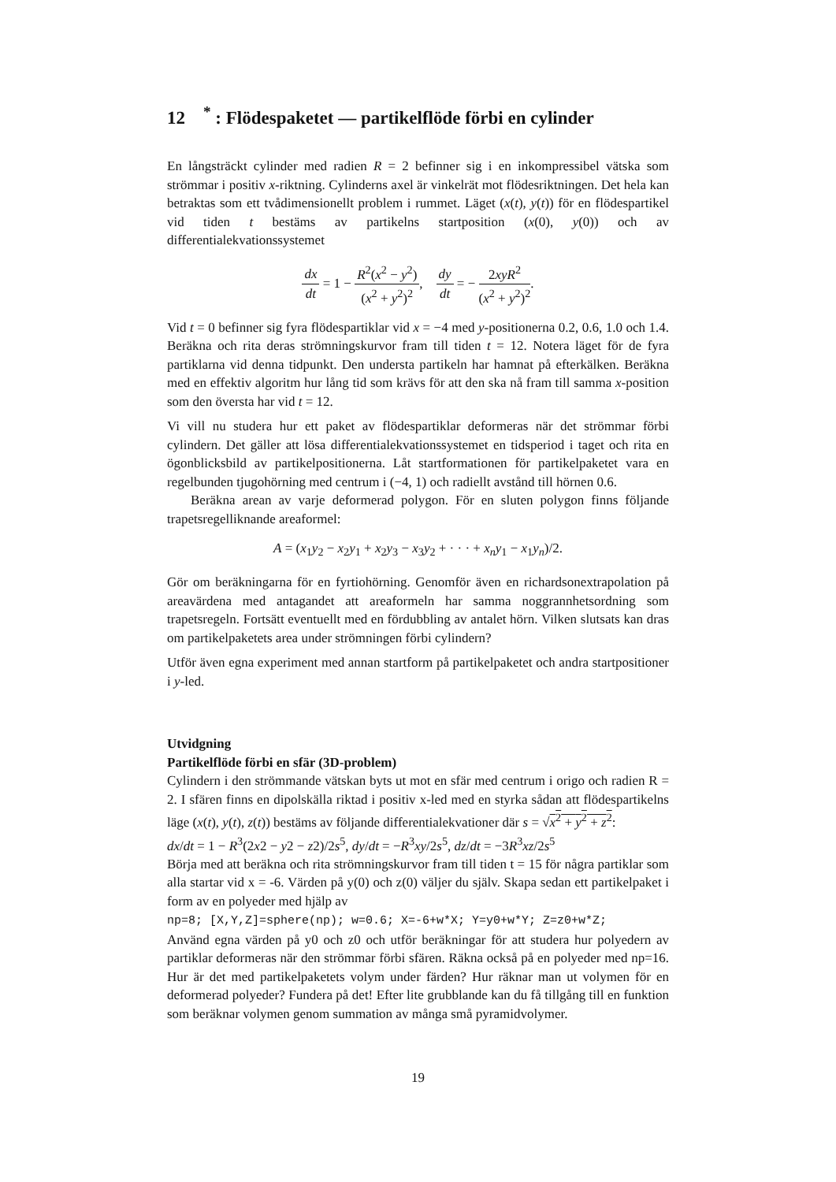12 <sup>*</sup> : Flödespaketet — partikelflöde förbi en cylinder
En långsträckt cylinder med radien R = 2 befinner sig i en inkompressibel vätska som strömmar i positiv x-riktning. Cylinderns axel är vinkelrät mot flödesriktningen. Det hela kan betraktas som ett tvådimensionellt problem i rummet. Läget (x(t), y(t)) för en flödespartikel vid tiden t bestäms av partikelns startposition (x(0), y(0)) och av differentialekvationssystemet
dx dt = 1 − R<sup>2</sup>(x<sup>2</sup> − y<sup>2</sup>) (x<sup>2</sup> + y<sup>2</sup>)<sup>2</sup>, dy dt = − 2xyR<sup>2</sup> (x<sup>2</sup> + y<sup>2</sup>)<sup>2</sup>.
Vid t = 0 befinner sig fyra flödespartiklar vid x = −4 med y-positionerna 0.2, 0.6, 1.0 och 1.4. Beräkna och rita deras strömningskurvor fram till tiden t = 12. Notera läget för de fyra partiklarna vid denna tidpunkt. Den understa partikeln har hamnat på efterkälken. Beräkna med en effektiv algoritm hur lång tid som krävs för att den ska nå fram till samma x-position som den översta har vid t = 12.
Vi vill nu studera hur ett paket av flödespartiklar deformeras när det strömmar förbi cylindern. Det gäller att lösa differentialekvationssystemet en tidsperiod i taget och rita en ögonblicksbild av partikelpositionerna. Låt startformationen för partikelpaketet vara en regelbunden tjugohörning med centrum i (−4, 1) och radiellt avstånd till hörnen 0.6.
Beräkna arean av varje deformerad polygon. För en sluten polygon finns följande trapetsregelliknande areaformel:
A = (x<sub>1</sub>y<sub>2</sub> − x<sub>2</sub>y<sub>1</sub> + x<sub>2</sub>y<sub>3</sub> − x<sub>3</sub>y<sub>2</sub> + · · · + x<sub>n</sub>y<sub>1</sub> − x<sub>1</sub>y<sub>n</sub>)/2.
Gör om beräkningarna för en fyrtiohörning. Genomför även en richardsonextrapolation på areavärdena med antagandet att areaformeln har samma noggrannhetsordning som trapetsregeln. Fortsätt eventuellt med en fördubbling av antalet hörn. Vilken slutsats kan dras om partikelpaketets area under strömningen förbi cylindern?
Utför även egna experiment med annan startform på partikelpaketet och andra startpositioner i y-led.
Utvidgning
Partikelflöde förbi en sfär (3D-problem)
Cylindern i den strömmande vätskan byts ut mot en sfär med centrum i origo och radien R = 2. I sfären finns en dipolskälla riktad i positiv x-led med en styrka sådan att flödespartikelns läge (x(t), y(t), z(t)) bestäms av följande differentialekvationer där s = √x<sup>2</sup> + y<sup>2</sup> + z<sup>2</sup>:
dx/dt = 1 − R<sup>3</sup>(2x2 − y2 − z2)/2s<sup>5</sup>, dy/dt = −R<sup>3</sup>xy/2s<sup>5</sup>, dz/dt = −3R<sup>3</sup>xz/2s<sup>5</sup>
Börja med att beräkna och rita strömningskurvor fram till tiden t = 15 för några partiklar som alla startar vid x = -6. Värden på y(0) och z(0) väljer du själv. Skapa sedan ett partikelpaket i form av en polyeder med hjälp av
np=8; [X,Y,Z]=sphere(np); w=0.6; X=-6+w*X; Y=y0+w*Y; Z=z0+w*Z;
Använd egna värden på y0 och z0 och utför beräkningar för att studera hur polyedern av partiklar deformeras när den strömmar förbi sfären. Räkna också på en polyeder med np=16. Hur är det med partikelpaketets volym under färden? Hur räknar man ut volymen för en deformerad polyeder? Fundera på det! Efter lite grubblande kan du få tillgång till en funktion som beräknar volymen genom summation av många små pyramidvolymer.
19